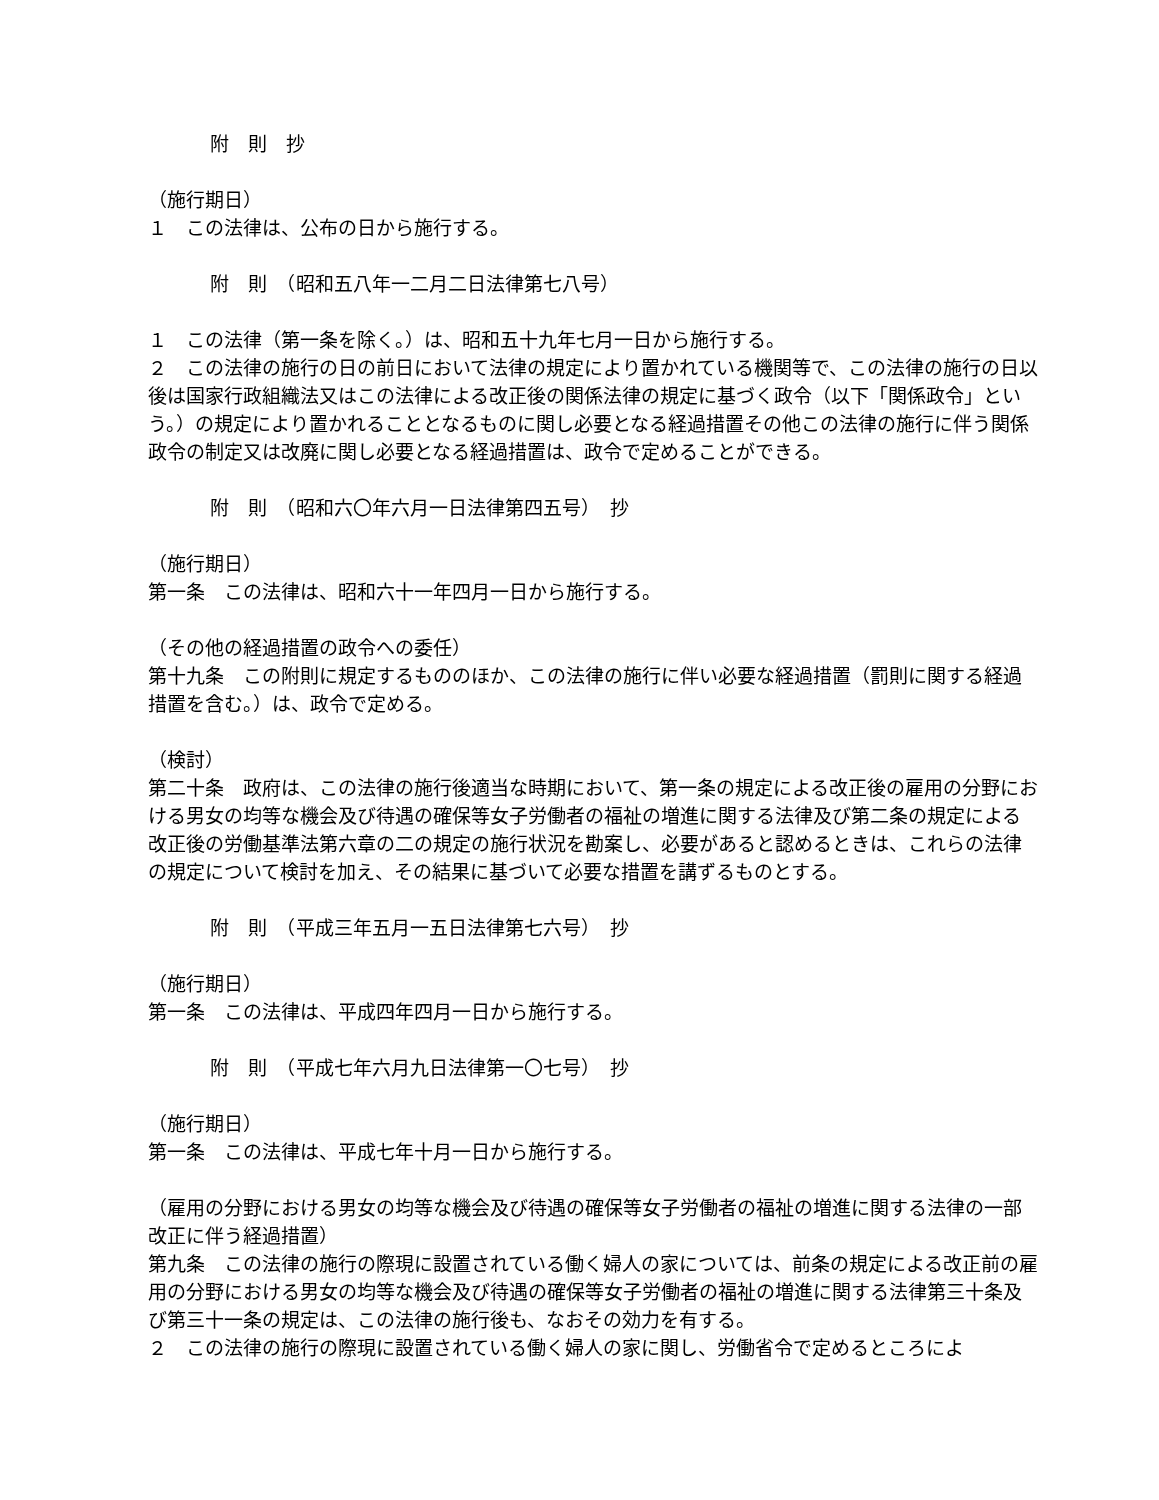附　則　抄
（施行期日）
１　この法律は、公布の日から施行する。
附　則　（昭和五八年一二月二日法律第七八号）
１　この法律（第一条を除く。）は、昭和五十九年七月一日から施行する。
２　この法律の施行の日の前日において法律の規定により置かれている機関等で、この法律の施行の日以後は国家行政組織法又はこの法律による改正後の関係法律の規定に基づく政令（以下「関係政令」という。）の規定により置かれることとなるものに関し必要となる経過措置その他この法律の施行に伴う関係政令の制定又は改廃に関し必要となる経過措置は、政令で定めることができる。
附　則　（昭和六〇年六月一日法律第四五号）　抄
（施行期日）
第一条　この法律は、昭和六十一年四月一日から施行する。
（その他の経過措置の政令への委任）
第十九条　この附則に規定するもののほか、この法律の施行に伴い必要な経過措置（罰則に関する経過措置を含む。）は、政令で定める。
（検討）
第二十条　政府は、この法律の施行後適当な時期において、第一条の規定による改正後の雇用の分野における男女の均等な機会及び待遇の確保等女子労働者の福祉の増進に関する法律及び第二条の規定による改正後の労働基準法第六章の二の規定の施行状況を勘案し、必要があると認めるときは、これらの法律の規定について検討を加え、その結果に基づいて必要な措置を講ずるものとする。
附　則　（平成三年五月一五日法律第七六号）　抄
（施行期日）
第一条　この法律は、平成四年四月一日から施行する。
附　則　（平成七年六月九日法律第一〇七号）　抄
（施行期日）
第一条　この法律は、平成七年十月一日から施行する。
（雇用の分野における男女の均等な機会及び待遇の確保等女子労働者の福祉の増進に関する法律の一部改正に伴う経過措置）
第九条　この法律の施行の際現に設置されている働く婦人の家については、前条の規定による改正前の雇用の分野における男女の均等な機会及び待遇の確保等女子労働者の福祉の増進に関する法律第三十条及び第三十一条の規定は、この法律の施行後も、なおその効力を有する。
２　この法律の施行の際現に設置されている働く婦人の家に関し、労働省令で定めるところによ